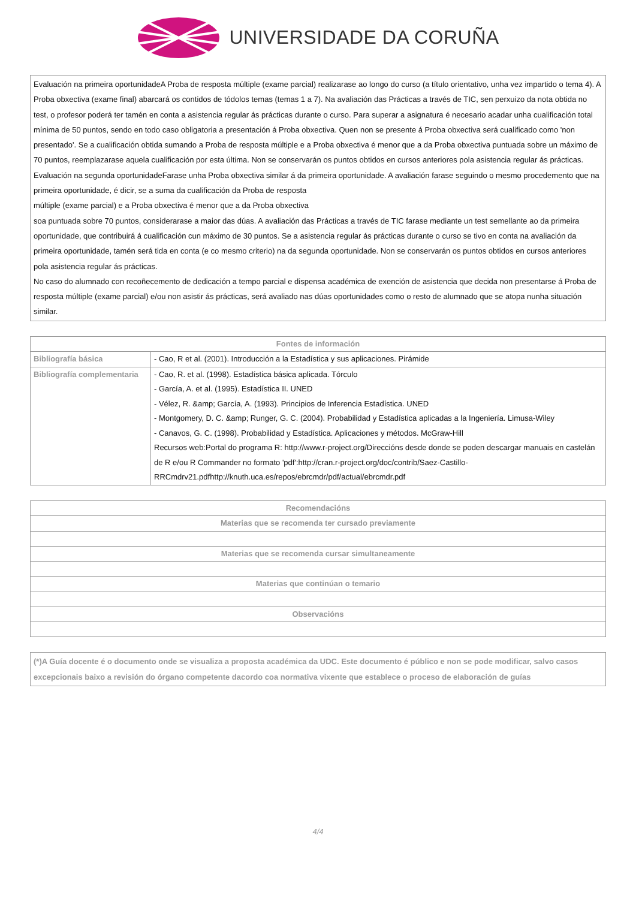UNIVERSIDADE DA CORUÑA
Evaluación na primeira oportunidadeA Proba de resposta múltiple (exame parcial) realizarase ao longo do curso (a título orientativo, unha vez impartido o tema 4). A Proba obxectiva (exame final) abarcará os contidos de tódolos temas (temas 1 a 7). Na avaliación das Prácticas a través de TIC, sen perxuizo da nota obtida no test, o profesor poderá ter tamén en conta a asistencia regular ás prácticas durante o curso. Para superar a asignatura é necesario acadar unha cualificación total mínima de 50 puntos, sendo en todo caso obligatoria a presentación á Proba obxectiva. Quen non se presente á Proba obxectiva será cualificado como 'non presentado'. Se a cualificación obtida sumando a Proba de resposta múltiple e a Proba obxectiva é menor que a da Proba obxectiva puntuada sobre un máximo de 70 puntos, reemplazarase aquela cualificación por esta última. Non se conservarán os puntos obtidos en cursos anteriores pola asistencia regular ás prácticas.
Evaluación na segunda oportunidadeFarase unha Proba obxectiva similar á da primeira oportunidade. A avaliación farase seguindo o mesmo procedemento que na primeira oportunidade, é dicir, se a suma da cualificación da Proba de resposta
múltiple (exame parcial) e a Proba obxectiva é menor que a da Proba obxectiva
soa puntuada sobre 70 puntos, considerarase a maior das dúas. A avaliación das Prácticas a través de TIC farase mediante un test semellante ao da primeira oportunidade, que contribuirá á cualificación cun máximo de 30 puntos. Se a asistencia regular ás prácticas durante o curso se tivo en conta na avaliación da primeira oportunidade, tamén será tida en conta (e co mesmo criterio) na da segunda oportunidade. Non se conservarán os puntos obtidos en cursos anteriores pola asistencia regular ás prácticas.
No caso do alumnado con recoñecemento de dedicación a tempo parcial e dispensa académica de exención de asistencia que decida non presentarse á Proba de resposta múltiple (exame parcial) e/ou non asistir ás prácticas, será avaliado nas dúas oportunidades como o resto de alumnado que se atopa nunha situación similar.
| Fontes de información | |
| --- | --- |
| Bibliografía básica | - Cao, R et al. (2001). Introducción a la Estadística y sus aplicaciones. Pirámide |
| Bibliografía complementaria | - Cao, R. et al. (1998). Estadística básica aplicada. Tórculo - García, A. et al. (1995). Estadística II. UNED - Vélez, R. &amp; García, A. (1993). Principios de Inferencia Estadística. UNED - Montgomery, D. C. &amp; Runger, G. C. (2004). Probabilidad y Estadística aplicadas a la Ingeniería. Limusa-Wiley - Canavos, G. C. (1998). Probabilidad y Estadística. Aplicaciones y métodos. McGraw-Hill Recursos web:Portal do programa R: http://www.r-project.org/Direccións desde donde se poden descargar manuais en castelán de R e/ou R Commander no formato 'pdf':http://cran.r-project.org/doc/contrib/Saez-Castillo-RRCmdrv21.pdfhttp://knuth.uca.es/repos/ebrcmdr/pdf/actual/ebrcmdr.pdf |
| Recomendacións |
| --- |
| Materias que se recomenda ter cursado previamente |
| Materias que se recomenda cursar simultaneamente |
| Materias que continúan o temario |
| Observacións |
(*)A Guía docente é o documento onde se visualiza a proposta académica da UDC. Este documento é público e non se pode modificar, salvo casos excepcionais baixo a revisión do órgano competente dacordo coa normativa vixente que establece o proceso de elaboración de guías
4/4